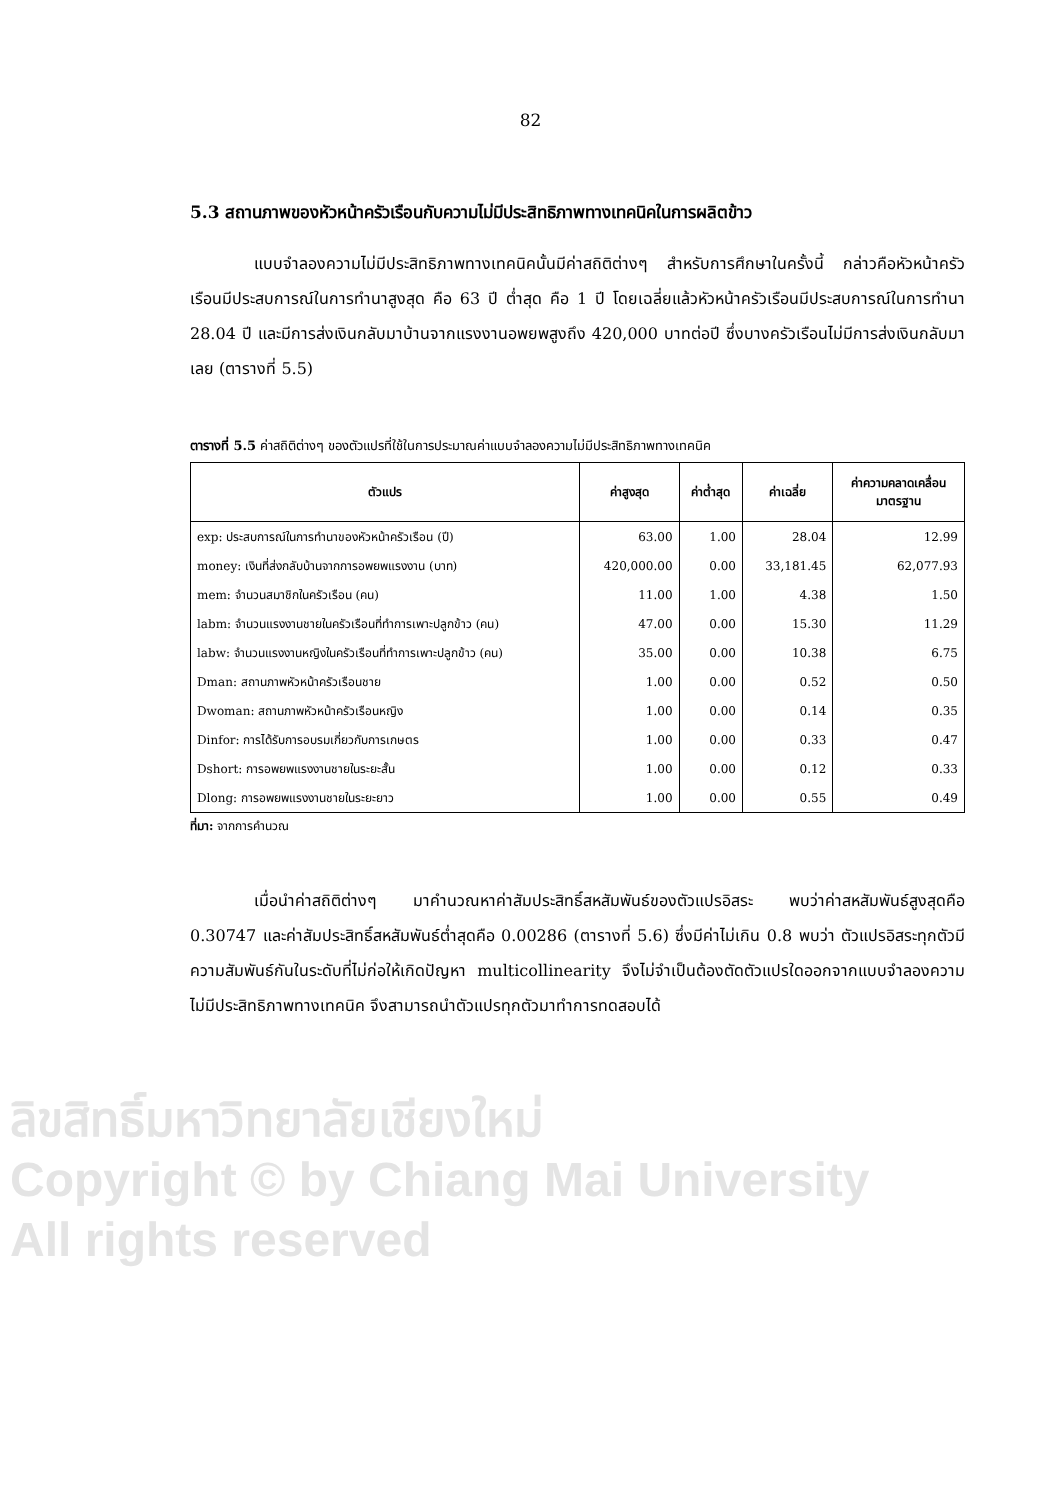ลิขสิทธิ์มหาวิทยาลัยเชียงใหม่
Copyright © by Chiang Mai University
All rights reserved
82
5.3 สถานภาพของหัวหน้าครัวเรือนกับความไม่มีประสิทธิภาพทางเทคนิคในการผลิตข้าว
แบบจำลองความไม่มีประสิทธิภาพทางเทคนิคนั้นมีค่าสถิติต่างๆ สำหรับการศึกษาในครั้งนี้ กล่าวคือหัวหน้าครัวเรือนมีประสบการณ์ในการทำนาสูงสุด คือ 63 ปี ต่ำสุด คือ 1 ปี โดยเฉลี่ยแล้วหัวหน้าครัวเรือนมีประสบการณ์ในการทำนา 28.04 ปี และมีการส่งเงินกลับมาบ้านจากแรงงานอพยพสูงถึง 420,000 บาทต่อปี ซึ่งบางครัวเรือนไม่มีการส่งเงินกลับมาเลย (ตารางที่ 5.5)
ตารางที่ 5.5 ค่าสถิติต่างๆ ของตัวแปรที่ใช้ในการประมาณค่าแบบจำลองความไม่มีประสิทธิภาพทางเทคนิค
| ตัวแปร | ค่าสูงสุด | ค่าต่ำสุด | ค่าเฉลี่ย | ค่าความคลาดเคลื่อน มาตรฐาน |
| --- | --- | --- | --- | --- |
| exp: ประสบการณ์ในการทำนาของหัวหน้าครัวเรือน (ปี) | 63.00 | 1.00 | 28.04 | 12.99 |
| money: เงินที่ส่งกลับบ้านจากการอพยพแรงงาน (บาท) | 420,000.00 | 0.00 | 33,181.45 | 62,077.93 |
| mem: จำนวนสมาชิกในครัวเรือน (คน) | 11.00 | 1.00 | 4.38 | 1.50 |
| labm: จำนวนแรงงานชายในครัวเรือนที่ทำการเพาะปลูกข้าว (คน) | 47.00 | 0.00 | 15.30 | 11.29 |
| labw: จำนวนแรงงานหญิงในครัวเรือนที่ทำการเพาะปลูกข้าว (คน) | 35.00 | 0.00 | 10.38 | 6.75 |
| Dman: สถานภาพหัวหน้าครัวเรือนชาย | 1.00 | 0.00 | 0.52 | 0.50 |
| Dwoman: สถานภาพหัวหน้าครัวเรือนหญิง | 1.00 | 0.00 | 0.14 | 0.35 |
| Dinfor: การได้รับการอบรมเกี่ยวกับการเกษตร | 1.00 | 0.00 | 0.33 | 0.47 |
| Dshort: การอพยพแรงงานชายในระยะสั้น | 1.00 | 0.00 | 0.12 | 0.33 |
| Dlong: การอพยพแรงงานชายในระยะยาว | 1.00 | 0.00 | 0.55 | 0.49 |
ที่มา: จากการคำนวณ
เมื่อนำค่าสถิติต่างๆ มาคำนวณหาค่าสัมประสิทธิ์สหสัมพันธ์ของตัวแปรอิสระ พบว่าค่าสหสัมพันธ์สูงสุดคือ 0.30747 และค่าสัมประสิทธิ์สหสัมพันธ์ต่ำสุดคือ 0.00286 (ตารางที่ 5.6) ซึ่งมีค่าไม่เกิน 0.8 พบว่า ตัวแปรอิสระทุกตัวมีความสัมพันธ์กันในระดับที่ไม่ก่อให้เกิดปัญหา multicollinearity จึงไม่จำเป็นต้องตัดตัวแปรใดออกจากแบบจำลองความไม่มีประสิทธิภาพทางเทคนิค จึงสามารถนำตัวแปรทุกตัวมาทำการทดสอบได้